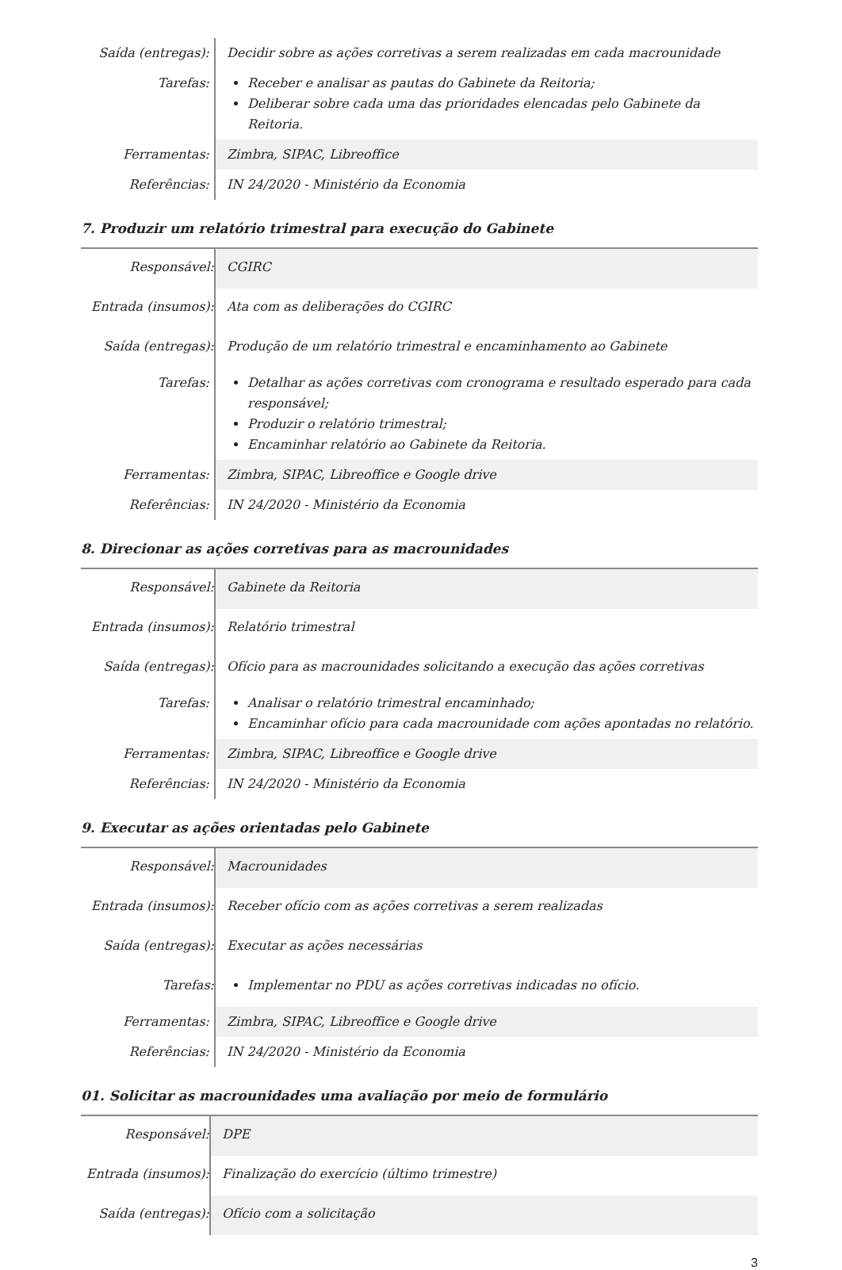| Saída (entregas): | Decidir sobre as ações corretivas a serem realizadas em cada macrounidade |
| Tarefas: | Receber e analisar as pautas do Gabinete da Reitoria; Deliberar sobre cada uma das prioridades elencadas pelo Gabinete da Reitoria. |
| Ferramentas: | Zimbra, SIPAC, Libreoffice |
| Referências: | IN 24/2020 - Ministério da Economia |
7. Produzir um relatório trimestral para execução do Gabinete
| Responsável: | CGIRC |
| Entrada (insumos): | Ata com as deliberações do CGIRC |
| Saída (entregas): | Produção de um relatório trimestral e encaminhamento ao Gabinete |
| Tarefas: | Detalhar as ações corretivas com cronograma e resultado esperado para cada responsável; Produzir o relatório trimestral; Encaminhar relatório ao Gabinete da Reitoria. |
| Ferramentas: | Zimbra, SIPAC, Libreoffice e Google drive |
| Referências: | IN 24/2020 - Ministério da Economia |
8. Direcionar as ações corretivas para as macrounidades
| Responsável: | Gabinete da Reitoria |
| Entrada (insumos): | Relatório trimestral |
| Saída (entregas): | Ofício para as macrounidades solicitando a execução das ações corretivas |
| Tarefas: | Analisar o relatório trimestral encaminhado; Encaminhar ofício para cada macrounidade com ações apontadas no relatório. |
| Ferramentas: | Zimbra, SIPAC, Libreoffice e Google drive |
| Referências: | IN 24/2020 - Ministério da Economia |
9. Executar as ações orientadas pelo Gabinete
| Responsável: | Macrounidades |
| Entrada (insumos): | Receber ofício com as ações corretivas a serem realizadas |
| Saída (entregas): | Executar as ações necessárias |
| Tarefas: | Implementar no PDU as ações corretivas indicadas no ofício. |
| Ferramentas: | Zimbra, SIPAC, Libreoffice e Google drive |
| Referências: | IN 24/2020 - Ministério da Economia |
01. Solicitar as macrounidades uma avaliação por meio de formulário
| Responsável: | DPE |
| Entrada (insumos): | Finalização do exercício (último trimestre) |
| Saída (entregas): | Ofício com a solicitação |
3